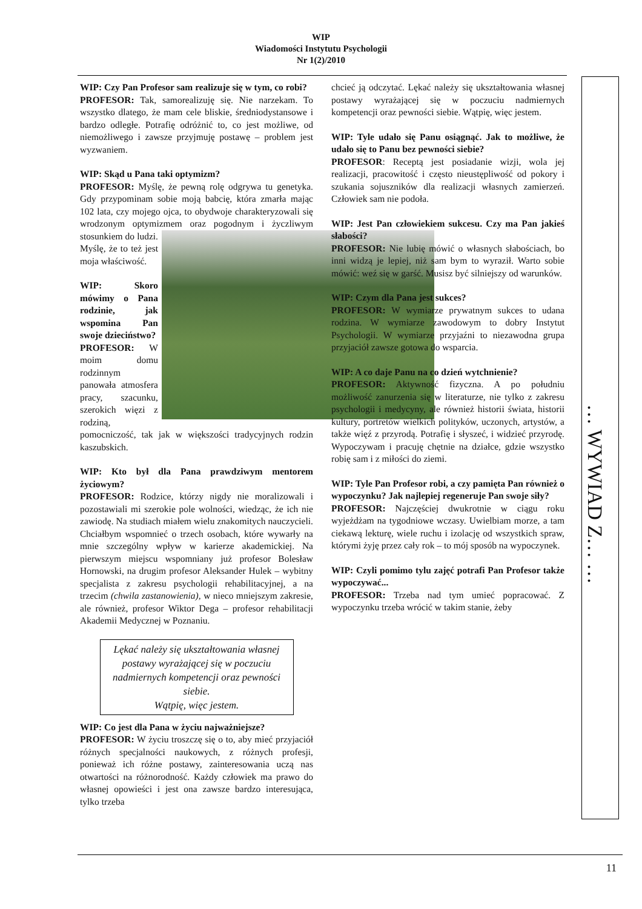WIP
Wiadomości Instytutu Psychologii
Nr 1(2)/2010
WIP: Czy Pan Profesor sam realizuje się w tym, co robi?
PROFESOR: Tak, samorealizuję się. Nie narzekam. To wszystko dlatego, że mam cele bliskie, średniodystansowe i bardzo odległe. Potrafię odróżnić to, co jest możliwe, od niemożliwego i zawsze przyjmuję postawę – problem jest wyzwaniem.
WIP: Skąd u Pana taki optymizm?
PROFESOR: Myślę, że pewną rolę odgrywa tu genetyka. Gdy przypominam sobie moją babcię, która zmarła mając 102 lata, czy mojego ojca, to obydwoje charakteryzowali się wrodzonym optymizmem oraz pogodnym i życzliwym stosunkiem do ludzi. Myślę, że to też jest moja właściwość.
WIP: Skoro mówimy o Pana rodzinie, jak wspomina Pan swoje dzieciństwo?
PROFESOR: W moim domu rodzinnym panowała atmosfera pracy, szacunku, szerokich więzi z rodziną, pomocniczość, tak jak w większości tradycyjnych rodzin kaszubskich.
WIP: Kto był dla Pana prawdziwym mentorem życiowym?
PROFESOR: Rodzice, którzy nigdy nie moralizowali i pozostawiali mi szerokie pole wolności, wiedząc, że ich nie zawiodę. Na studiach miałem wielu znakomitych nauczycieli. Chciałbym wspomnieć o trzech osobach, które wywarły na mnie szczególny wpływ w karierze akademickiej. Na pierwszym miejscu wspomniany już profesor Bolesław Hornowski, na drugim profesor Aleksander Hulek – wybitny specjalista z zakresu psychologii rehabilitacyjnej, a na trzecim (chwila zastanowienia), w nieco mniejszym zakresie, ale również, profesor Wiktor Dega – profesor rehabilitacji Akademii Medycznej w Poznaniu.
Lękać należy się ukształtowania własnej postawy wyrażającej się w poczuciu nadmiernych kompetencji oraz pewności siebie.
Wątpię, więc jestem.
WIP: Co jest dla Pana w życiu najważniejsze?
PROFESOR: W życiu troszczę się o to, aby mieć przyjaciół różnych specjalności naukowych, z różnych profesji, ponieważ ich różne postawy, zainteresowania uczą nas otwartości na różnorodność. Każdy człowiek ma prawo do własnej opowieści i jest ona zawsze bardzo interesująca, tylko trzeba
chcieć ją odczytać. Lękać należy się ukształtowania własnej postawy wyrażającej się w poczuciu nadmiernych kompetencji oraz pewności siebie. Wątpię, więc jestem.
WIP: Tyle udało się Panu osiągnąć. Jak to możliwe, że udało się to Panu bez pewności siebie?
PROFESOR: Receptą jest posiadanie wizji, wola jej realizacji, pracowitość i często nieustępliwość od pokory i szukania sojuszników dla realizacji własnych zamierzeń. Człowiek sam nie podoła.
WIP: Jest Pan człowiekiem sukcesu. Czy ma Pan jakieś słabości?
PROFESOR: Nie lubię mówić o własnych słabościach, bo inni widzą je lepiej, niż sam bym to wyraził. Warto sobie mówić: weź się w garść. Musisz być silniejszy od warunków.
WIP: Czym dla Pana jest sukces?
PROFESOR: W wymiarze prywatnym sukces to udana rodzina. W wymiarze zawodowym to dobry Instytut Psychologii. W wymiarze przyjaźni to niezawodna grupa przyjaciół zawsze gotowa do wsparcia.
WIP: A co daje Panu na co dzień wytchnienie?
PROFESOR: Aktywność fizyczna. A po południu możliwość zanurzenia się w literaturze, nie tylko z zakresu psychologii i medycyny, ale również historii świata, historii kultury, portretów wielkich polityków, uczonych, artystów, a także więź z przyrodą. Potrafię i słyszeć, i widzieć przyrodę. Wypoczywam i pracuję chętnie na działce, gdzie wszystko robię sam i z miłości do ziemi.
WIP: Tyle Pan Profesor robi, a czy pamięta Pan również o wypoczynku? Jak najlepiej regeneruje Pan swoje siły?
PROFESOR: Najczęściej dwukrotnie w ciągu roku wyjeżdżam na tygodniowe wczasy. Uwielbiam morze, a tam ciekawą lekturę, wiele ruchu i izolację od wszystkich spraw, którymi żyję przez cały rok – to mój sposób na wypoczynek.
WIP: Czyli pomimo tylu zajęć potrafi Pan Profesor także wypoczywać...
PROFESOR: Trzeba nad tym umieć popracować. Z wypoczynku trzeba wrócić w takim stanie, żeby
… WYWIAD Z… …
11